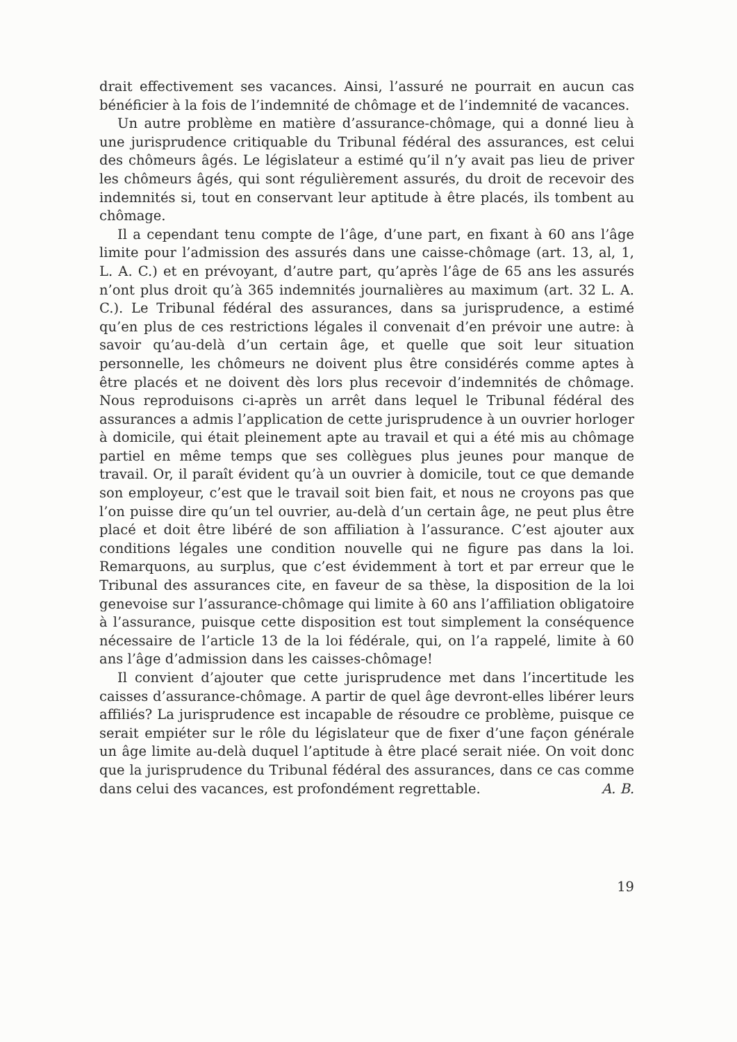drait effectivement ses vacances. Ainsi, l’assuré ne pourrait en aucun cas bénéficier à la fois de l’indemnité de chômage et de l’indemnité de vacances.
Un autre problème en matière d’assurance-chômage, qui a donné lieu à une jurisprudence critiquable du Tribunal fédéral des assurances, est celui des chômeurs âgés. Le législateur a estimé qu’il n’y avait pas lieu de priver les chômeurs âgés, qui sont régulièrement assurés, du droit de recevoir des indemnités si, tout en conservant leur aptitude à être placés, ils tombent au chômage.
Il a cependant tenu compte de l’âge, d’une part, en fixant à 60 ans l’âge limite pour l’admission des assurés dans une caisse-chômage (art. 13, al, 1, L. A. C.) et en prévoyant, d’autre part, qu’après l’âge de 65 ans les assurés n’ont plus droit qu’à 365 indemnités journalières au maximum (art. 32 L. A. C.). Le Tribunal fédéral des assurances, dans sa jurisprudence, a estimé qu’en plus de ces restrictions légales il convenait d’en prévoir une autre: à savoir qu’au-delà d’un certain âge, et quelle que soit leur situation personnelle, les chômeurs ne doivent plus être considérés comme aptes à être placés et ne doivent dès lors plus recevoir d’indemnités de chômage. Nous reproduisons ci-après un arrêt dans lequel le Tribunal fédéral des assurances a admis l’application de cette jurisprudence à un ouvrier horloger à domicile, qui était pleinement apte au travail et qui a été mis au chômage partiel en même temps que ses collègues plus jeunes pour manque de travail. Or, il paraît évident qu’à un ouvrier à domicile, tout ce que demande son employeur, c’est que le travail soit bien fait, et nous ne croyons pas que l’on puisse dire qu’un tel ouvrier, au-delà d’un certain âge, ne peut plus être placé et doit être libéré de son affiliation à l’assurance. C’est ajouter aux conditions légales une condition nouvelle qui ne figure pas dans la loi. Remarquons, au surplus, que c’est évidemment à tort et par erreur que le Tribunal des assurances cite, en faveur de sa thèse, la disposition de la loi genevoise sur l’assurance-chômage qui limite à 60 ans l’affiliation obligatoire à l’assurance, puisque cette disposition est tout simplement la conséquence nécessaire de l’article 13 de la loi fédérale, qui, on l’a rappelé, limite à 60 ans l’âge d’admission dans les caisses-chômage!
Il convient d’ajouter que cette jurisprudence met dans l’incertitude les caisses d’assurance-chômage. A partir de quel âge devront-elles libérer leurs affiliés? La jurisprudence est incapable de résoudre ce problème, puisque ce serait empiéter sur le rôle du législateur que de fixer d’une façon générale un âge limite au-delà duquel l’aptitude à être placé serait niée. On voit donc que la jurisprudence du Tribunal fédéral des assurances, dans ce cas comme dans celui des vacances, est profondément regrettable. A. B.
19